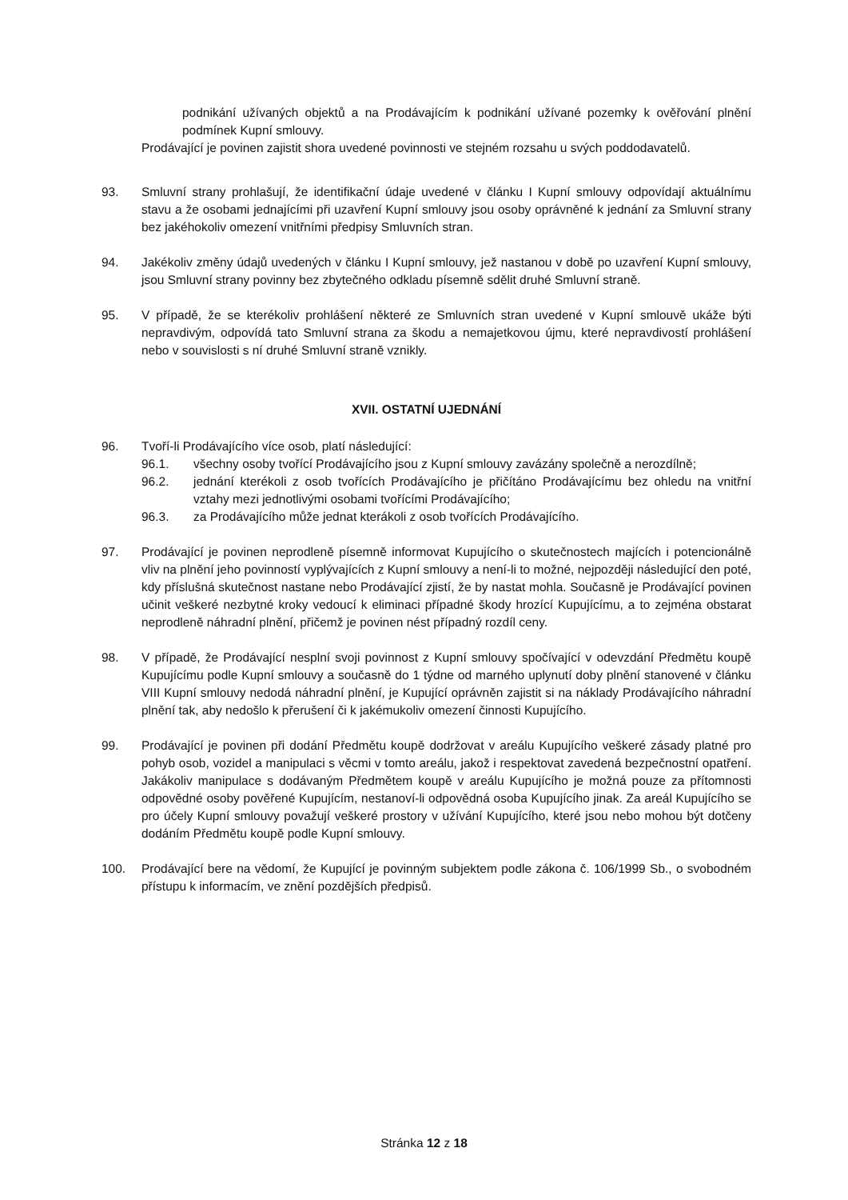podnikání užívaných objektů a na Prodávajícím k podnikání užívané pozemky k ověřování plnění podmínek Kupní smlouvy.
Prodávající je povinen zajistit shora uvedené povinnosti ve stejném rozsahu u svých poddodavatelů.
93. Smluvní strany prohlašují, že identifikační údaje uvedené v článku I Kupní smlouvy odpovídají aktuálnímu stavu a že osobami jednajícími při uzavření Kupní smlouvy jsou osoby oprávněné k jednání za Smluvní strany bez jakéhokoliv omezení vnitřními předpisy Smluvních stran.
94. Jakékoliv změny údajů uvedených v článku I Kupní smlouvy, jež nastanou v době po uzavření Kupní smlouvy, jsou Smluvní strany povinny bez zbytečného odkladu písemně sdělit druhé Smluvní straně.
95. V případě, že se kterékoliv prohlášení některé ze Smluvních stran uvedené v Kupní smlouvě ukáže býti nepravdivým, odpovídá tato Smluvní strana za škodu a nemajetkovou újmu, které nepravdivostí prohlášení nebo v souvislosti s ní druhé Smluvní straně vznikly.
XVII. OSTATNÍ UJEDNÁNÍ
96. Tvoří-li Prodávajícího více osob, platí následující:
96.1. všechny osoby tvořící Prodávajícího jsou z Kupní smlouvy zavázány společně a nerozdílně;
96.2. jednání kterékoli z osob tvořících Prodávajícího je přičítáno Prodávajícímu bez ohledu na vnitřní vztahy mezi jednotlivými osobami tvořícími Prodávajícího;
96.3. za Prodávajícího může jednat kterákoli z osob tvořících Prodávajícího.
97. Prodávající je povinen neprodleně písemně informovat Kupujícího o skutečnostech majících i potencionálně vliv na plnění jeho povinností vyplývajících z Kupní smlouvy a není-li to možné, nejpozději následující den poté, kdy příslušná skutečnost nastane nebo Prodávající zjistí, že by nastat mohla. Současně je Prodávající povinen učinit veškeré nezbytné kroky vedoucí k eliminaci případné škody hrozící Kupujícímu, a to zejména obstarat neprodleně náhradní plnění, přičemž je povinen nést případný rozdíl ceny.
98. V případě, že Prodávající nesplní svoji povinnost z Kupní smlouvy spočívající v odevzdání Předmětu koupě Kupujícímu podle Kupní smlouvy a současně do 1 týdne od marného uplynutí doby plnění stanovené v článku VIII Kupní smlouvy nedodá náhradní plnění, je Kupující oprávněn zajistit si na náklady Prodávajícího náhradní plnění tak, aby nedošlo k přerušení či k jakémukoliv omezení činnosti Kupujícího.
99. Prodávající je povinen při dodání Předmětu koupě dodržovat v areálu Kupujícího veškeré zásady platné pro pohyb osob, vozidel a manipulaci s věcmi v tomto areálu, jakož i respektovat zavedená bezpečnostní opatření. Jakákoliv manipulace s dodávaným Předmětem koupě v areálu Kupujícího je možná pouze za přítomnosti odpovědné osoby pověřené Kupujícím, nestanoví-li odpovědná osoba Kupujícího jinak. Za areál Kupujícího se pro účely Kupní smlouvy považují veškeré prostory v užívání Kupujícího, které jsou nebo mohou být dotčeny dodáním Předmětu koupě podle Kupní smlouvy.
100. Prodávající bere na vědomí, že Kupující je povinným subjektem podle zákona č. 106/1999 Sb., o svobodném přístupu k informacím, ve znění pozdějších předpisů.
Stránka 12 z 18